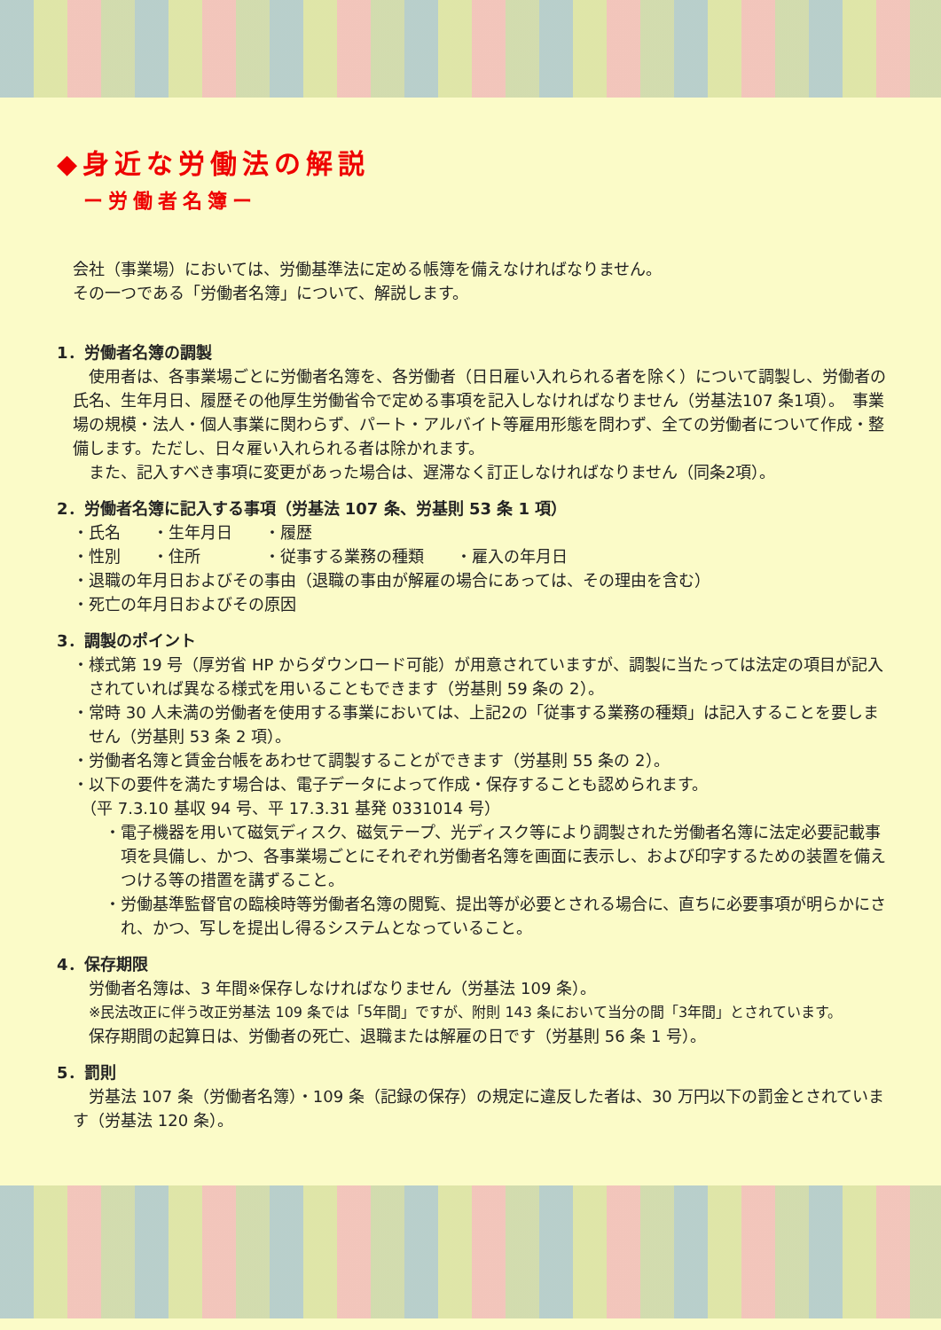◆身近な労働法の解説
ー労働者名簿ー
会社（事業場）においては、労働基準法に定める帳簿を備えなければなりません。
その一つである「労働者名簿」について、解説します。
1．労働者名簿の調製
　使用者は、各事業場ごとに労働者名簿を、各労働者（日日雇い入れられる者を除く）について調製し、労働者の氏名、生年月日、履歴その他厚生労働省令で定める事項を記入しなければなりません（労基法107 条1項）。　事業場の規模・法人・個人事業に関わらず、パート・アルバイト等雇用形態を問わず、全ての労働者について作成・整備します。ただし、日々雇い入れられる者は除かれます。
　また、記入すべき事項に変更があった場合は、遅滞なく訂正しなければなりません（同条2項）。
2．労働者名簿に記入する事項（労基法 107 条、労基則 53 条 1 項）
・氏名　　・生年月日　　・履歴
・性別　　・住所　　　　・従事する業務の種類　　・雇入の年月日
・退職の年月日およびその事由（退職の事由が解雇の場合にあっては、その理由を含む）
・死亡の年月日およびその原因
3．調製のポイント
・様式第 19 号（厚労省 HP からダウンロード可能）が用意されていますが、調製に当たっては法定の項目が記入されていれば異なる様式を用いることもできます（労基則 59 条の 2）。
・常時 30 人未満の労働者を使用する事業においては、上記2の「従事する業務の種類」は記入することを要しません（労基則 53 条 2 項）。
・労働者名簿と賃金台帳をあわせて調製することができます（労基則 55 条の 2）。
・以下の要件を満たす場合は、電子データによって作成・保存することも認められます。
　（平 7.3.10 基収 94 号、平 17.3.31 基発 0331014 号）
・電子機器を用いて磁気ディスク、磁気テープ、光ディスク等により調製された労働者名簿に法定必要記載事項を具備し、かつ、各事業場ごとにそれぞれ労働者名簿を画面に表示し、および印字するための装置を備えつける等の措置を講ずること。
・労働基準監督官の臨検時等労働者名簿の閲覧、提出等が必要とされる場合に、直ちに必要事項が明らかにされ、かつ、写しを提出し得るシステムとなっていること。
4．保存期限
　労働者名簿は、3 年間※保存しなければなりません（労基法 109 条）。
※民法改正に伴う改正労基法 109 条では「5年間」ですが、附則 143 条において当分の間「3年間」とされています。
　保存期間の起算日は、労働者の死亡、退職または解雇の日です（労基則 56 条 1 号）。
5．罰則
　労基法 107 条（労働者名簿）・109 条（記録の保存）の規定に違反した者は、30 万円以下の罰金とされています（労基法 120 条）。